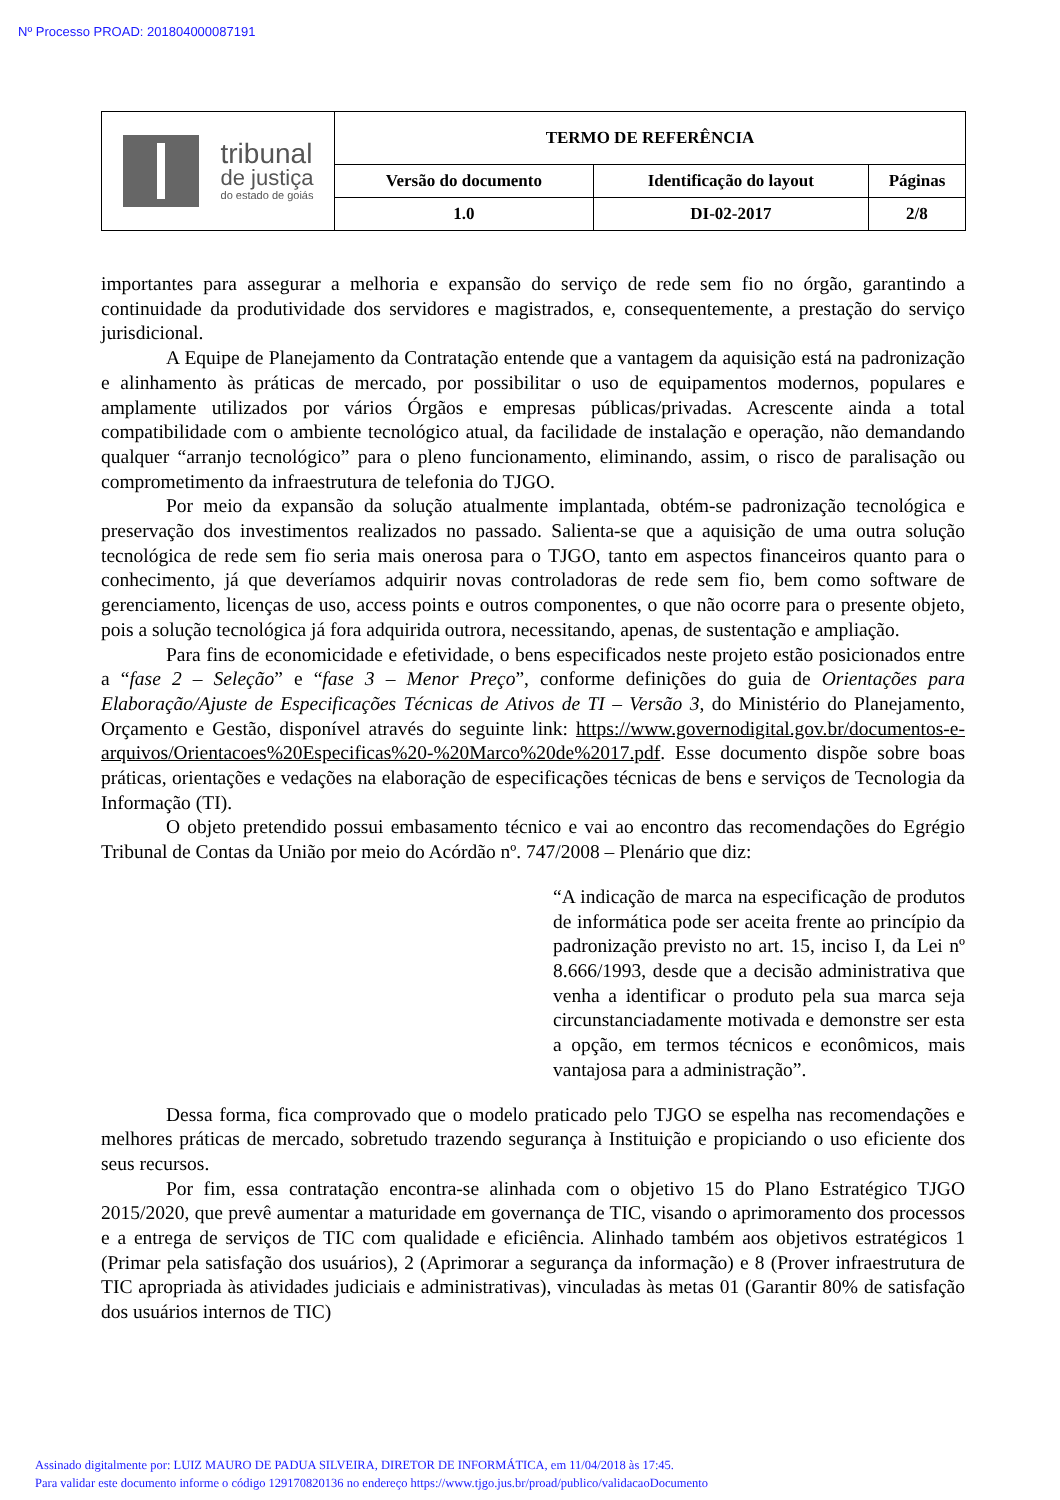Nº Processo PROAD: 201804000087191
| tribunal de justiça do estado de goiás | TERMO DE REFERÊNCIA | | |
| | Versão do documento | Identificação do layout | Páginas |
| | 1.0 | DI-02-2017 | 2/8 |
importantes para assegurar a melhoria e expansão do serviço de rede sem fio no órgão, garantindo a continuidade da produtividade dos servidores e magistrados, e, consequentemente, a prestação do serviço jurisdicional.
A Equipe de Planejamento da Contratação entende que a vantagem da aquisição está na padronização e alinhamento às práticas de mercado, por possibilitar o uso de equipamentos modernos, populares e amplamente utilizados por vários Órgãos e empresas públicas/privadas. Acrescente ainda a total compatibilidade com o ambiente tecnológico atual, da facilidade de instalação e operação, não demandando qualquer “arranjo tecnológico” para o pleno funcionamento, eliminando, assim, o risco de paralisação ou comprometimento da infraestrutura de telefonia do TJGO.
Por meio da expansão da solução atualmente implantada, obtém-se padronização tecnológica e preservação dos investimentos realizados no passado. Salienta-se que a aquisição de uma outra solução tecnológica de rede sem fio seria mais onerosa para o TJGO, tanto em aspectos financeiros quanto para o conhecimento, já que deveríamos adquirir novas controladoras de rede sem fio, bem como software de gerenciamento, licenças de uso, access points e outros componentes, o que não ocorre para o presente objeto, pois a solução tecnológica já fora adquirida outrora, necessitando, apenas, de sustentação e ampliação.
Para fins de economicidade e efetividade, o bens especificados neste projeto estão posicionados entre a “fase 2 – Seleção” e “fase 3 – Menor Preço”, conforme definições do guia de Orientações para Elaboração/Ajuste de Especificações Técnicas de Ativos de TI – Versão 3, do Ministério do Planejamento, Orçamento e Gestão, disponível através do seguinte link: https://www.governodigital.gov.br/documentos-e-arquivos/Orientacoes%20Especificas%20-%20Marco%20de%2017.pdf. Esse documento dispõe sobre boas práticas, orientações e vedações na elaboração de especificações técnicas de bens e serviços de Tecnologia da Informação (TI).
O objeto pretendido possui embasamento técnico e vai ao encontro das recomendações do Egrégio Tribunal de Contas da União por meio do Acórdão nº. 747/2008 – Plenário que diz:
“A indicação de marca na especificação de produtos de informática pode ser aceita frente ao princípio da padronização previsto no art. 15, inciso I, da Lei nº 8.666/1993, desde que a decisão administrativa que venha a identificar o produto pela sua marca seja circunstanciadamente motivada e demonstre ser esta a opção, em termos técnicos e econômicos, mais vantajosa para a administração”.
Dessa forma, fica comprovado que o modelo praticado pelo TJGO se espelha nas recomendações e melhores práticas de mercado, sobretudo trazendo segurança à Instituição e propiciando o uso eficiente dos seus recursos.
Por fim, essa contratação encontra-se alinhada com o objetivo 15 do Plano Estratégico TJGO 2015/2020, que prevê aumentar a maturidade em governança de TIC, visando o aprimoramento dos processos e a entrega de serviços de TIC com qualidade e eficiência. Alinhado também aos objetivos estratégicos 1 (Primar pela satisfação dos usuários), 2 (Aprimorar a segurança da informação) e 8 (Prover infraestrutura de TIC apropriada às atividades judiciais e administrativas), vinculadas às metas 01 (Garantir 80% de satisfação dos usuários internos de TIC)
Assinado digitalmente por: LUIZ MAURO DE PADUA SILVEIRA, DIRETOR DE INFORMÁTICA, em 11/04/2018 às 17:45.
Para validar este documento informe o código 129170820136 no endereço https://www.tjgo.jus.br/proad/publico/validacaoDocumento